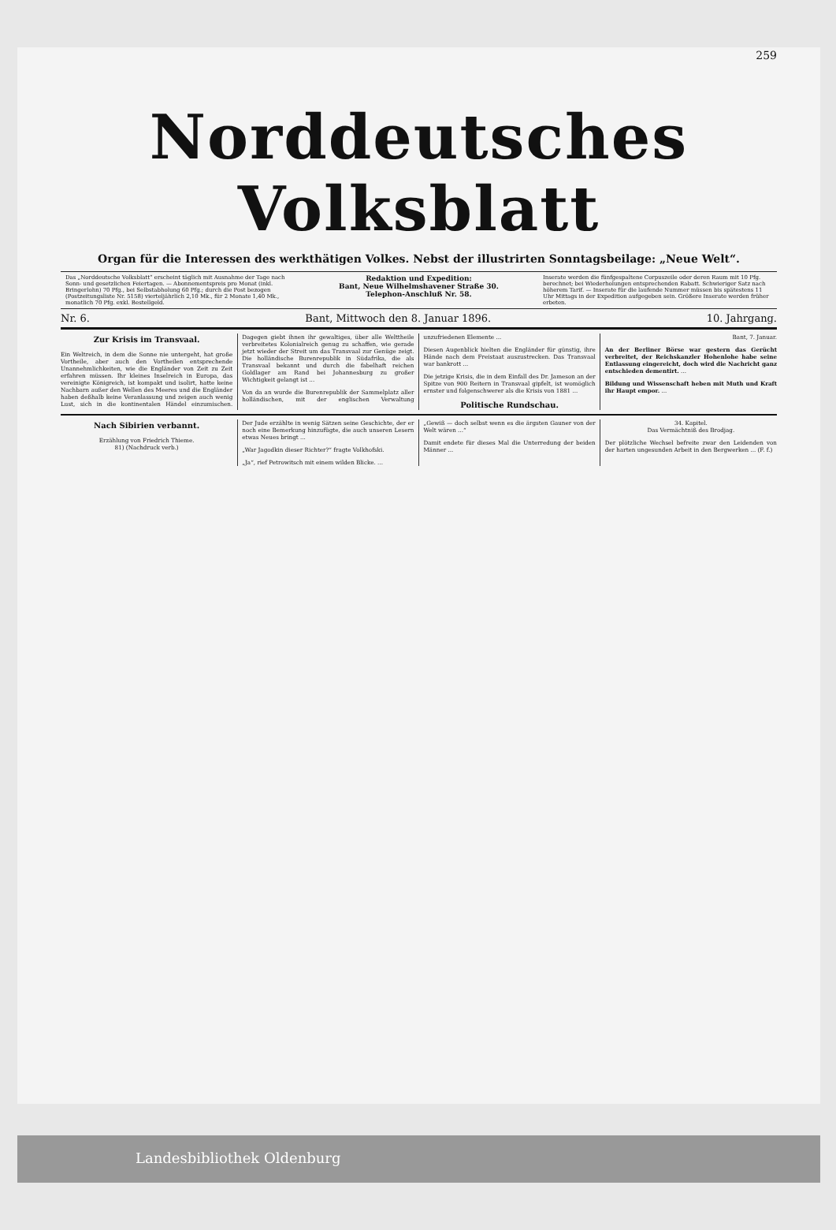259
Norddeutsches Volksblatt
Organ für die Interessen des werkthätigen Volkes. Nebst der illustrirten Sonntagsbeilage: „Neue Welt“.
Das „Norddeutsche Volksblatt“ erscheint täglich mit Ausnahme der Tage nach Sonn- und gesetzlichen Feiertagen. — Abonnementspreis pro Monat (inkl. Bringerlohn) 70 Pfg., bei Selbstabholung 60 Pfg.; durch die Post bezogen (Postzeitungsliste Nr. 5158) vierteljährlich 2,10 Mk., für 2 Monate 1,40 Mk., monatlich 70 Pfg. exkl. Bestellgeld.
Redaktion und Expedition:
Bant, Neue Wilhelmshavener Straße 30.
Telephon-Anschluß Nr. 58.
Inserate werden die fünfgespaltene Corpuszeile oder deren Raum mit 10 Pfg. berechnet; bei Wiederholungen entsprechenden Rabatt. Schwieriger Satz nach höherem Tarif. — Inserate für die laufende Nummer müssen bis spätestens 11 Uhr Mittags in der Expedition aufgegeben sein. Größere Inserate werden früher erbeten.
Nr. 6. Bant, Mittwoch den 8. Januar 1896. 10. Jahrgang.
Zur Krisis im Transvaal.
Ein Weltreich, in dem die Sonne nie untergeht, hat große Vortheile, aber auch den Vortheilen entsprechende Unannehmlichkeiten, wie die Engländer von Zeit zu Zeit erfahren müssen. Ihr kleines Inselreich in Europa, das vereinigte Königreich, ist kompakt und isolirt, hatte keine Nachbarn außer den Wellen des Meeres und die Engländer haben deßhalb keine Veranlassung und zeigen auch wenig Lust, sich in die kontinentalen Händel einzumischen. Dagegen giebt ihnen ihr gewaltiges, über alle Welttheile verbreitetes Kolonialreich genug zu schaffen, wie gerade jetzt wieder der Streit um das Transvaal zur Genüge zeigt. Die holländische Burenrepublik in Südafrika, die als Transvaal bekannt und durch die fabelhaft reichen Goldlager am Rand bei Johannesburg zu großer Wichtigkeit gelangt ist ...
Von da an wurde die Burenrepublik der Sammelplatz aller holländischen, mit der englischen Verwaltung unzufriedenen Elemente ...
Diesen Augenblick hielten die Engländer für günstig, ihre Hände nach dem Freistaat auszustrecken. Das Transvaal war bankrott ...
Die jetzige Krisis, die in dem Einfall des Dr. Jameson an der Spitze von 900 Reitern in Transvaal gipfelt, ist womöglich ernster und folgenschwerer als die Krisis von 1881 ...
Politische Rundschau.
Bant, 7. Januar.
An der Berliner Börse war gestern das Gerücht verbreitet, der Reichskanzler Hohenlohe habe seine Entlassung eingereicht, doch wird die Nachricht ganz entschieden dementirt. ...
Bildung und Wissenschaft heben mit Muth und Kraft ihr Haupt empor. ...
Nach Sibirien verbannt.
Erzählung von Friedrich Thieme.
81) (Nachdruck verb.)
Der Jude erzählte in wenig Sätzen seine Geschichte, der er noch eine Bemerkung hinzufügte, die auch unseren Lesern etwas Neues bringt ...
„War Jagodkin dieser Richter?“ fragte Volkhofski.
„Ja“, rief Petrowitsch mit einem wilden Blicke. ...
„Gewiß — doch selbst wenn es die ärgsten Gauner von der Welt wären ...“
Damit endete für dieses Mal die Unterredung der beiden Männer ...
34. Kapitel.
Das Vermächtniß des Brodjag.
Der plötzliche Wechsel befreite zwar den Leidenden von der harten ungesunden Arbeit in den Bergwerken ... (F. f.)
Landesbibliothek Oldenburg